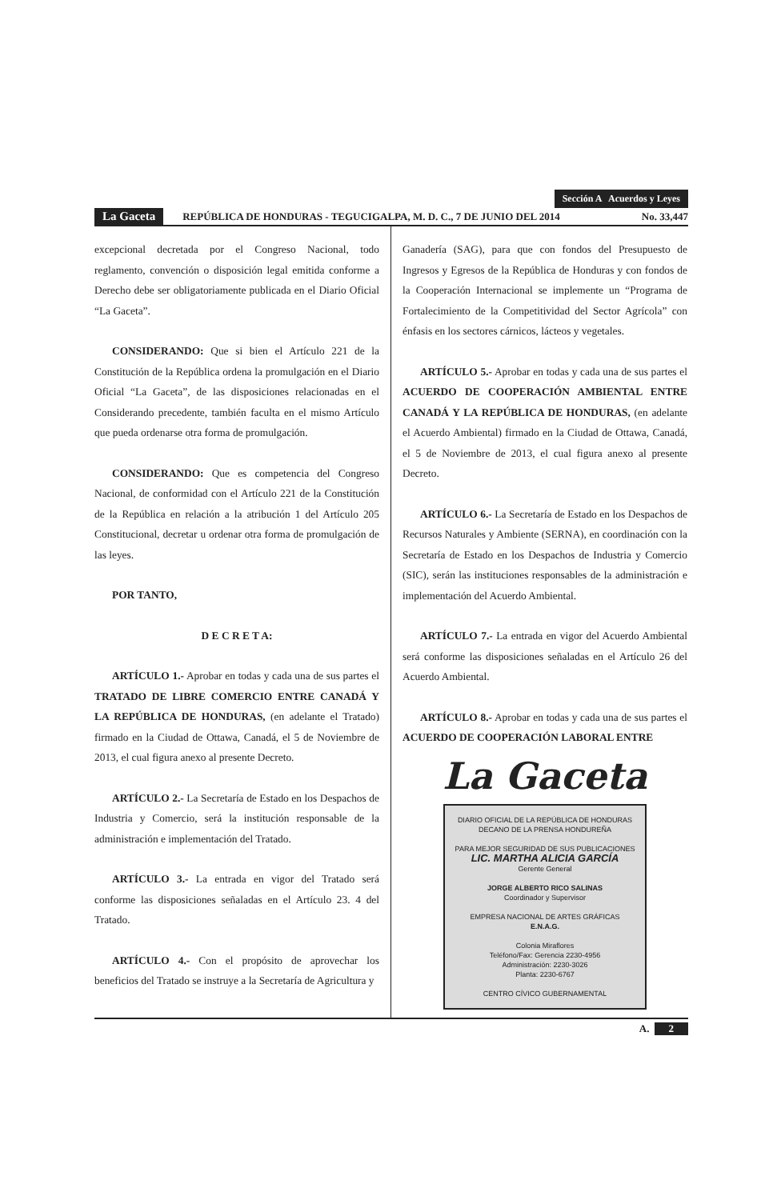Sección A Acuerdos y Leyes
La Gaceta REPÚBLICA DE HONDURAS - TEGUCIGALPA, M. D. C., 7 DE JUNIO DEL 2014 No. 33,447
excepcional decretada por el Congreso Nacional, todo reglamento, convención o disposición legal emitida conforme a Derecho debe ser obligatoriamente publicada en el Diario Oficial “La Gaceta”.
CONSIDERANDO: Que si bien el Artículo 221 de la Constitución de la República ordena la promulgación en el Diario Oficial “La Gaceta”, de las disposiciones relacionadas en el Considerando precedente, también faculta en el mismo Artículo que pueda ordenarse otra forma de promulgación.
CONSIDERANDO: Que es competencia del Congreso Nacional, de conformidad con el Artículo 221 de la Constitución de la República en relación a la atribución 1 del Artículo 205 Constitucional, decretar u ordenar otra forma de promulgación de las leyes.
POR TANTO,
D E C R E T A:
ARTÍCULO 1.- Aprobar en todas y cada una de sus partes el TRATADO DE LIBRE COMERCIO ENTRE CANADÁ Y LA REPÚBLICA DE HONDURAS, (en adelante el Tratado) firmado en la Ciudad de Ottawa, Canadá, el 5 de Noviembre de 2013, el cual figura anexo al presente Decreto.
ARTÍCULO 2.- La Secretaría de Estado en los Despachos de Industria y Comercio, será la institución responsable de la administración e implementación del Tratado.
ARTÍCULO 3.- La entrada en vigor del Tratado será conforme las disposiciones señaladas en el Artículo 23. 4 del Tratado.
ARTÍCULO 4.- Con el propósito de aprovechar los beneficios del Tratado se instruye a la Secretaría de Agricultura y
Ganadería (SAG), para que con fondos del Presupuesto de Ingresos y Egresos de la República de Honduras y con fondos de la Cooperación Internacional se implemente un “Programa de Fortalecimiento de la Competitividad del Sector Agrícola” con énfasis en los sectores cárnicos, lácteos y vegetales.
ARTÍCULO 5.- Aprobar en todas y cada una de sus partes el ACUERDO DE COOPERACIÓN AMBIENTAL ENTRE CANADÁ Y LA REPÚBLICA DE HONDURAS, (en adelante el Acuerdo Ambiental) firmado en la Ciudad de Ottawa, Canadá, el 5 de Noviembre de 2013, el cual figura anexo al presente Decreto.
ARTÍCULO 6.- La Secretaría de Estado en los Despachos de Recursos Naturales y Ambiente (SERNA), en coordinación con la Secretaría de Estado en los Despachos de Industria y Comercio (SIC), serán las instituciones responsables de la administración e implementación del Acuerdo Ambiental.
ARTÍCULO 7.- La entrada en vigor del Acuerdo Ambiental será conforme las disposiciones señaladas en el Artículo 26 del Acuerdo Ambiental.
ARTÍCULO 8.- Aprobar en todas y cada una de sus partes el ACUERDO DE COOPERACIÓN LABORAL ENTRE
La Gaceta
DIARIO OFICIAL DE LA REPÚBLICA DE HONDURAS
DECANO DE LA PRENSA HONDUREÑA
PARA MEJOR SEGURIDAD DE SUS PUBLICACIONES
LIC. MARTHA ALICIA GARCÍA
Gerente General
JORGE ALBERTO RICO SALINAS
Coordinador y Supervisor
EMPRESA NACIONAL DE ARTES GRÁFICAS
E.N.A.G.
Colonia Miraflores
Teléfono/Fax: Gerencia 2230-4956
Administración: 2230-3026
Planta: 2230-6767
CENTRO CÍVICO GUBERNAMENTAL
A. 2